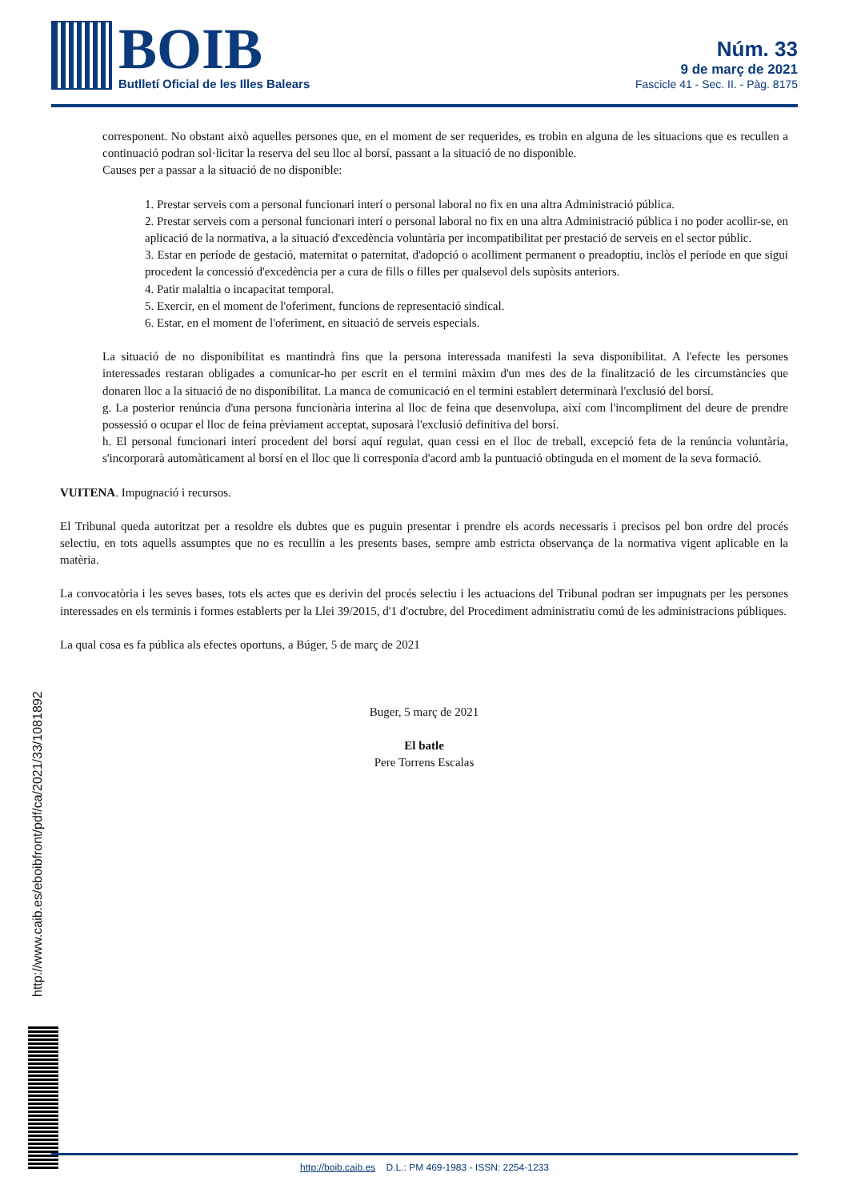BOIB
Butlletí Oficial de les Illes Balears
Núm. 33
9 de març de 2021
Fascicle 41 - Sec. II. - Pàg. 8175
corresponent. No obstant això aquelles persones que, en el moment de ser requerides, es trobin en alguna de les situacions que es recullen a continuació podran sol·licitar la reserva del seu lloc al borsí, passant a la situació de no disponible.
Causes per a passar a la situació de no disponible:
1. Prestar serveis com a personal funcionari interí o personal laboral no fix en una altra Administració pública.
2. Prestar serveis com a personal funcionari interí o personal laboral no fix en una altra Administració pública i no poder acollir-se, en aplicació de la normativa, a la situació d'excedència voluntària per incompatibilitat per prestació de serveis en el sector públic.
3. Estar en període de gestació, maternitat o paternitat, d'adopció o acolliment permanent o preadoptiu, inclòs el període en que sigui procedent la concessió d'excedència per a cura de fills o filles per qualsevol dels supòsits anteriors.
4. Patir malaltia o incapacitat temporal.
5. Exercir, en el moment de l'oferiment, funcions de representació sindical.
6. Estar, en el moment de l'oferiment, en situació de serveis especials.
La situació de no disponibilitat es mantindrà fins que la persona interessada manifesti la seva disponibilitat. A l'efecte les persones interessades restaran obligades a comunicar-ho per escrit en el termini màxim d'un mes des de la finalització de les circumstàncies que donaren lloc a la situació de no disponibilitat. La manca de comunicació en el termini establert determinarà l'exclusió del borsí.
g. La posterior renúncia d'una persona funcionària interina al lloc de feina que desenvolupa, així com l'incompliment del deure de prendre possessió o ocupar el lloc de feina prèviament acceptat, suposarà l'exclusió definitiva del borsí.
h. El personal funcionari interí procedent del borsí aquí regulat, quan cessi en el lloc de treball, excepció feta de la renúncia voluntària, s'incorporarà automàticament al borsí en el lloc que li corresponia d'acord amb la puntuació obtinguda en el moment de la seva formació.
VUITENA. Impugnació i recursos.
El Tribunal queda autoritzat per a resoldre els dubtes que es puguin presentar i prendre els acords necessaris i precisos pel bon ordre del procés selectiu, en tots aquells assumptes que no es recullin a les presents bases, sempre amb estricta observança de la normativa vigent aplicable en la matèria.
La convocatòria i les seves bases, tots els actes que es derivin del procés selectiu i les actuacions del Tribunal podran ser impugnats per les persones interessades en els terminis i formes establerts per la Llei 39/2015, d'1 d'octubre, del Procediment administratiu comú de les administracions públiques.
La qual cosa es fa pública als efectes oportuns, a Búger, 5 de març de 2021
Buger, 5 març de 2021
El batle
Pere Torrens Escalas
http://www.caib.es/eboibfront/pdf/ca/2021/33/1081892
http://boib.caib.es D.L.: PM 469-1983 - ISSN: 2254-1233